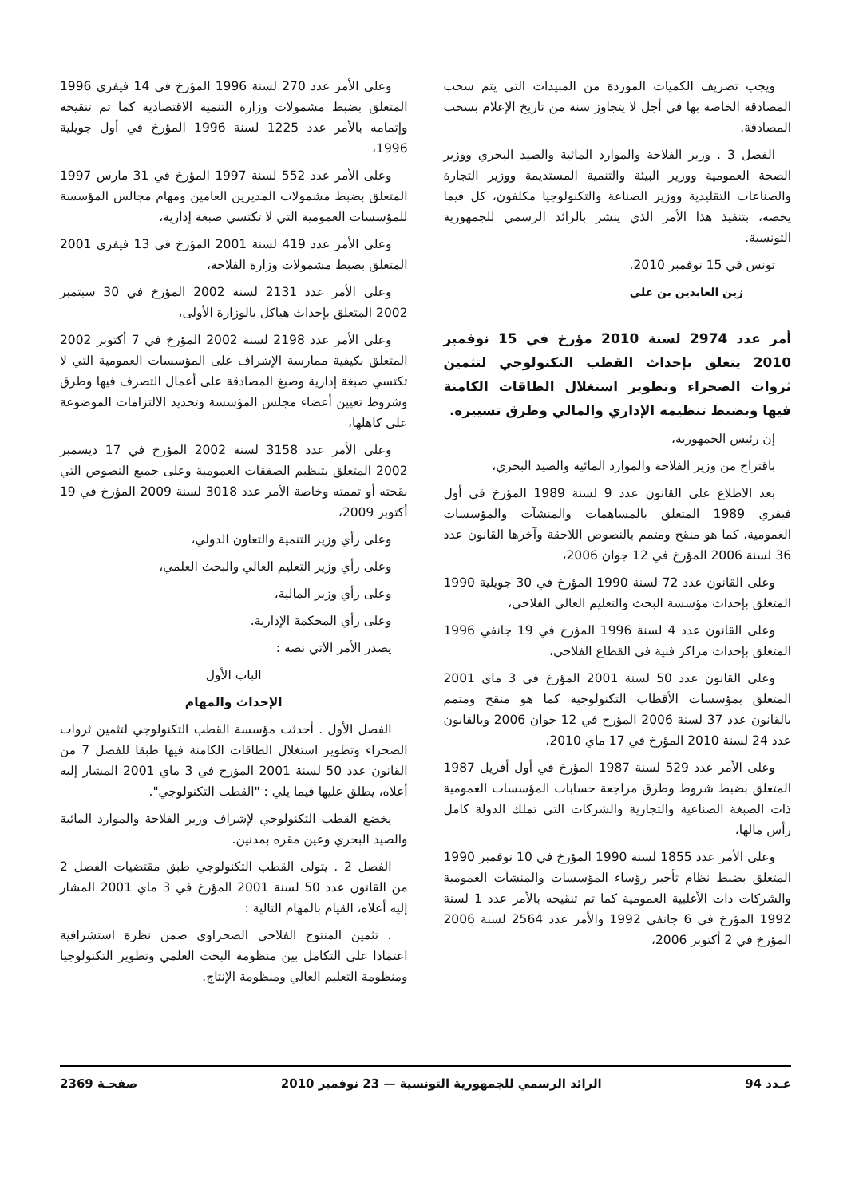ويجب تصريف الكميات الموردة من المبيدات التي يتم سحب المصادقة الخاصة بها في أجل لا يتجاوز سنة من تاريخ الإعلام بسحب المصادقة.
الفصل 3 . وزير الفلاحة والموارد المائية والصيد البحري ووزير الصحة العمومية ووزير البيئة والتنمية المستديمة ووزير التجارة والصناعات التقليدية ووزير الصناعة والتكنولوجيا مكلفون، كل فيما يخصه، بتنفيذ هذا الأمر الذي ينشر بالرائد الرسمي للجمهورية التونسية.
تونس في 15 نوفمبر 2010.
زين العابدين بن علي
أمر عدد 2974 لسنة 2010 مؤرخ في 15 نوفمبر 2010 يتعلق بإحداث القطب التكنولوجي لتثمين ثروات الصحراء وتطوير استغلال الطاقات الكامنة فيها وبضبط تنظيمه الإداري والمالي وطرق تسييره.
إن رئيس الجمهورية،
باقتراح من وزير الفلاحة والموارد المائية والصيد البحري،
بعد الاطلاع على القانون عدد 9 لسنة 1989 المؤرخ في أول فيفري 1989 المتعلق بالمساهمات والمنشآت والمؤسسات العمومية، كما هو منقح ومتمم بالنصوص اللاحقة وآخرها القانون عدد 36 لسنة 2006 المؤرخ في 12 جوان 2006،
وعلى القانون عدد 72 لسنة 1990 المؤرخ في 30 جويلية 1990 المتعلق بإحداث مؤسسة البحث والتعليم العالي الفلاحي،
وعلى القانون عدد 4 لسنة 1996 المؤرخ في 19 جانفي 1996 المتعلق بإحداث مراكز فنية في القطاع الفلاحي،
وعلى القانون عدد 50 لسنة 2001 المؤرخ في 3 ماي 2001 المتعلق بمؤسسات الأقطاب التكنولوجية كما هو منقح ومتمم بالقانون عدد 37 لسنة 2006 المؤرخ في 12 جوان 2006 وبالقانون عدد 24 لسنة 2010 المؤرخ في 17 ماي 2010،
وعلى الأمر عدد 529 لسنة 1987 المؤرخ في أول أفريل 1987 المتعلق بضبط شروط وطرق مراجعة حسابات المؤسسات العمومية ذات الصبغة الصناعية والتجارية والشركات التي تملك الدولة كامل رأس مالها،
وعلى الأمر عدد 1855 لسنة 1990 المؤرخ في 10 نوفمبر 1990 المتعلق بضبط نظام تأجير رؤساء المؤسسات والمنشآت العمومية والشركات ذات الأغلبية العمومية كما تم تنقيحه بالأمر عدد 1 لسنة 1992 المؤرخ في 6 جانفي 1992 والأمر عدد 2564 لسنة 2006 المؤرخ في 2 أكتوبر 2006،
وعلى الأمر عدد 270 لسنة 1996 المؤرخ في 14 فيفري 1996 المتعلق بضبط مشمولات وزارة التنمية الاقتصادية كما تم تنقيحه وإتمامه بالأمر عدد 1225 لسنة 1996 المؤرخ في أول جويلية 1996،
وعلى الأمر عدد 552 لسنة 1997 المؤرخ في 31 مارس 1997 المتعلق بضبط مشمولات المديرين العامين ومهام مجالس المؤسسة للمؤسسات العمومية التي لا تكتسي صبغة إدارية،
وعلى الأمر عدد 419 لسنة 2001 المؤرخ في 13 فيفري 2001 المتعلق بضبط مشمولات وزارة الفلاحة،
وعلى الأمر عدد 2131 لسنة 2002 المؤرخ في 30 سبتمبر 2002 المتعلق بإحداث هياكل بالوزارة الأولى،
وعلى الأمر عدد 2198 لسنة 2002 المؤرخ في 7 أكتوبر 2002 المتعلق بكيفية ممارسة الإشراف على المؤسسات العمومية التي لا تكتسي صبغة إدارية وصيغ المصادقة على أعمال التصرف فيها وطرق وشروط تعيين أعضاء مجلس المؤسسة وتحديد الالتزامات الموضوعة على كاهلها،
وعلى الأمر عدد 3158 لسنة 2002 المؤرخ في 17 ديسمبر 2002 المتعلق بتنظيم الصفقات العمومية وعلى جميع النصوص التي نقحته أو تممته وخاصة الأمر عدد 3018 لسنة 2009 المؤرخ في 19 أكتوبر 2009،
وعلى رأي وزير التنمية والتعاون الدولي،
وعلى رأي وزير التعليم العالي والبحث العلمي،
وعلى رأي وزير المالية،
وعلى رأي المحكمة الإدارية.
يصدر الأمر الآتي نصه :
الباب الأول
الإحداث والمهام
الفصل الأول . أحدثت مؤسسة القطب التكنولوجي لتثمين ثروات الصحراء وتطوير استغلال الطاقات الكامنة فيها طبقا للفصل 7 من القانون عدد 50 لسنة 2001 المؤرخ في 3 ماي 2001 المشار إليه أعلاه، يطلق عليها فيما يلي : "القطب التكنولوجي".
يخضع القطب التكنولوجي لإشراف وزير الفلاحة والموارد المائية والصيد البحري وعين مقره بمدنين.
الفصل 2 . يتولى القطب التكنولوجي طبق مقتضيات الفصل 2 من القانون عدد 50 لسنة 2001 المؤرخ في 3 ماي 2001 المشار إليه أعلاه، القيام بالمهام التالية :
. تثمين المنتوج الفلاحي الصحراوي ضمن نظرة استشرافية اعتمادا على التكامل بين منظومة البحث العلمي وتطوير التكنولوجيا ومنظومة التعليم العالي ومنظومة الإنتاج.
عـدد 94 الرائد الرسمي للجمهورية التونسية — 23 نوفمبر 2010 صفحـة 2369